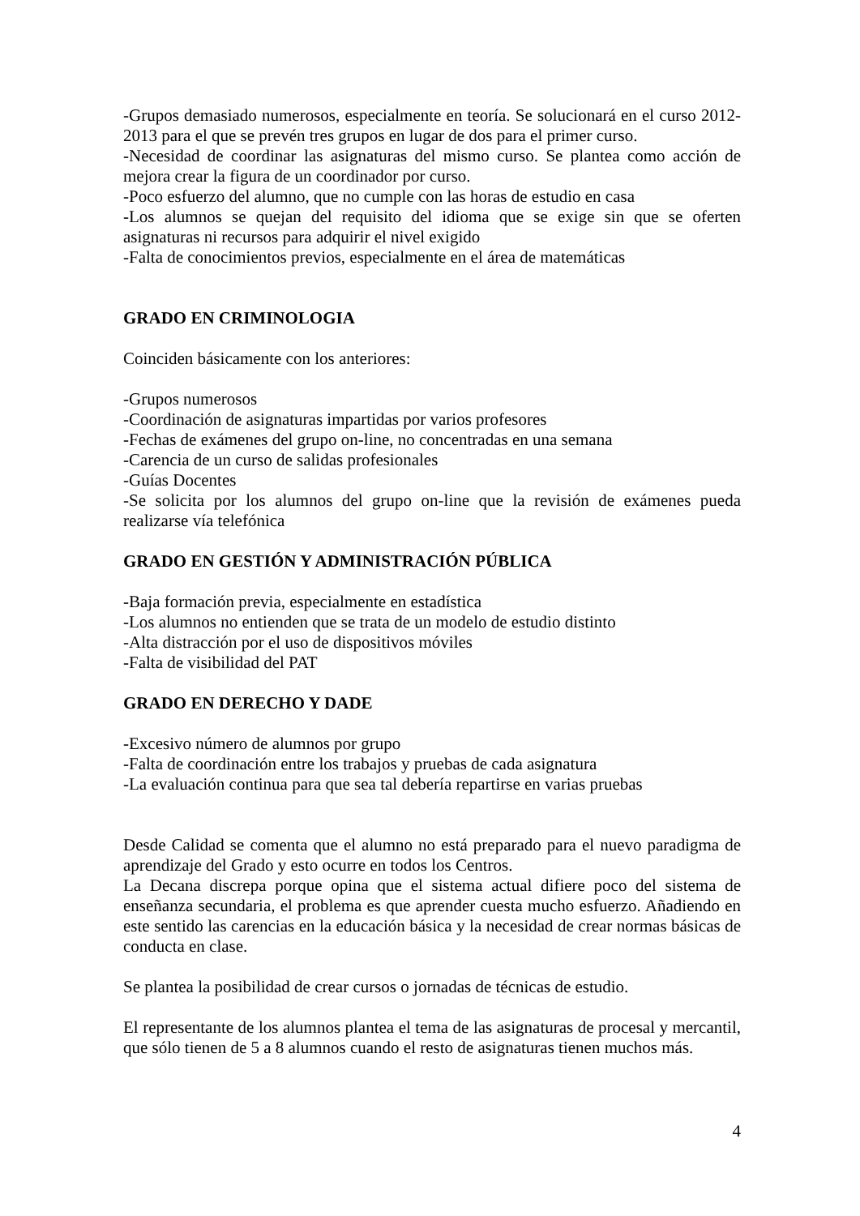-Grupos demasiado numerosos, especialmente en teoría. Se solucionará en el curso 2012-2013 para el que se prevén tres grupos en lugar de dos para el primer curso.
-Necesidad de coordinar las asignaturas del mismo curso. Se plantea como acción de mejora crear la figura de un coordinador por curso.
-Poco esfuerzo del alumno, que no cumple con las horas de estudio en casa
-Los alumnos se quejan del requisito del idioma que se exige sin que se oferten asignaturas ni recursos para adquirir el nivel exigido
-Falta de conocimientos previos, especialmente en el área de matemáticas
GRADO EN CRIMINOLOGIA
Coinciden básicamente con los anteriores:
-Grupos numerosos
-Coordinación de asignaturas impartidas por varios profesores
-Fechas de exámenes del grupo on-line, no concentradas en una semana
-Carencia de un curso de salidas profesionales
-Guías Docentes
-Se solicita por los alumnos del grupo on-line que la revisión de exámenes pueda realizarse vía telefónica
GRADO EN GESTIÓN Y ADMINISTRACIÓN PÚBLICA
-Baja formación previa, especialmente en estadística
-Los alumnos no entienden que se trata de un modelo de estudio distinto
-Alta distracción por el uso de dispositivos móviles
-Falta de visibilidad del PAT
GRADO EN DERECHO Y DADE
-Excesivo número de alumnos por grupo
-Falta de coordinación entre los trabajos y pruebas de cada asignatura
-La evaluación continua para que sea tal debería repartirse en varias pruebas
Desde Calidad se comenta que el alumno no está preparado para el nuevo paradigma de aprendizaje del Grado y esto ocurre en todos los Centros.
La Decana discrepa porque opina que el sistema actual difiere poco del sistema de enseñanza secundaria, el problema es que aprender cuesta mucho esfuerzo. Añadiendo en este sentido las carencias en la educación básica y la necesidad de crear normas básicas de conducta en clase.
Se plantea la posibilidad de crear cursos o jornadas de técnicas de estudio.
El representante de los alumnos plantea el tema de las asignaturas de procesal y mercantil, que sólo tienen de 5 a 8 alumnos cuando el resto de asignaturas tienen muchos más.
4